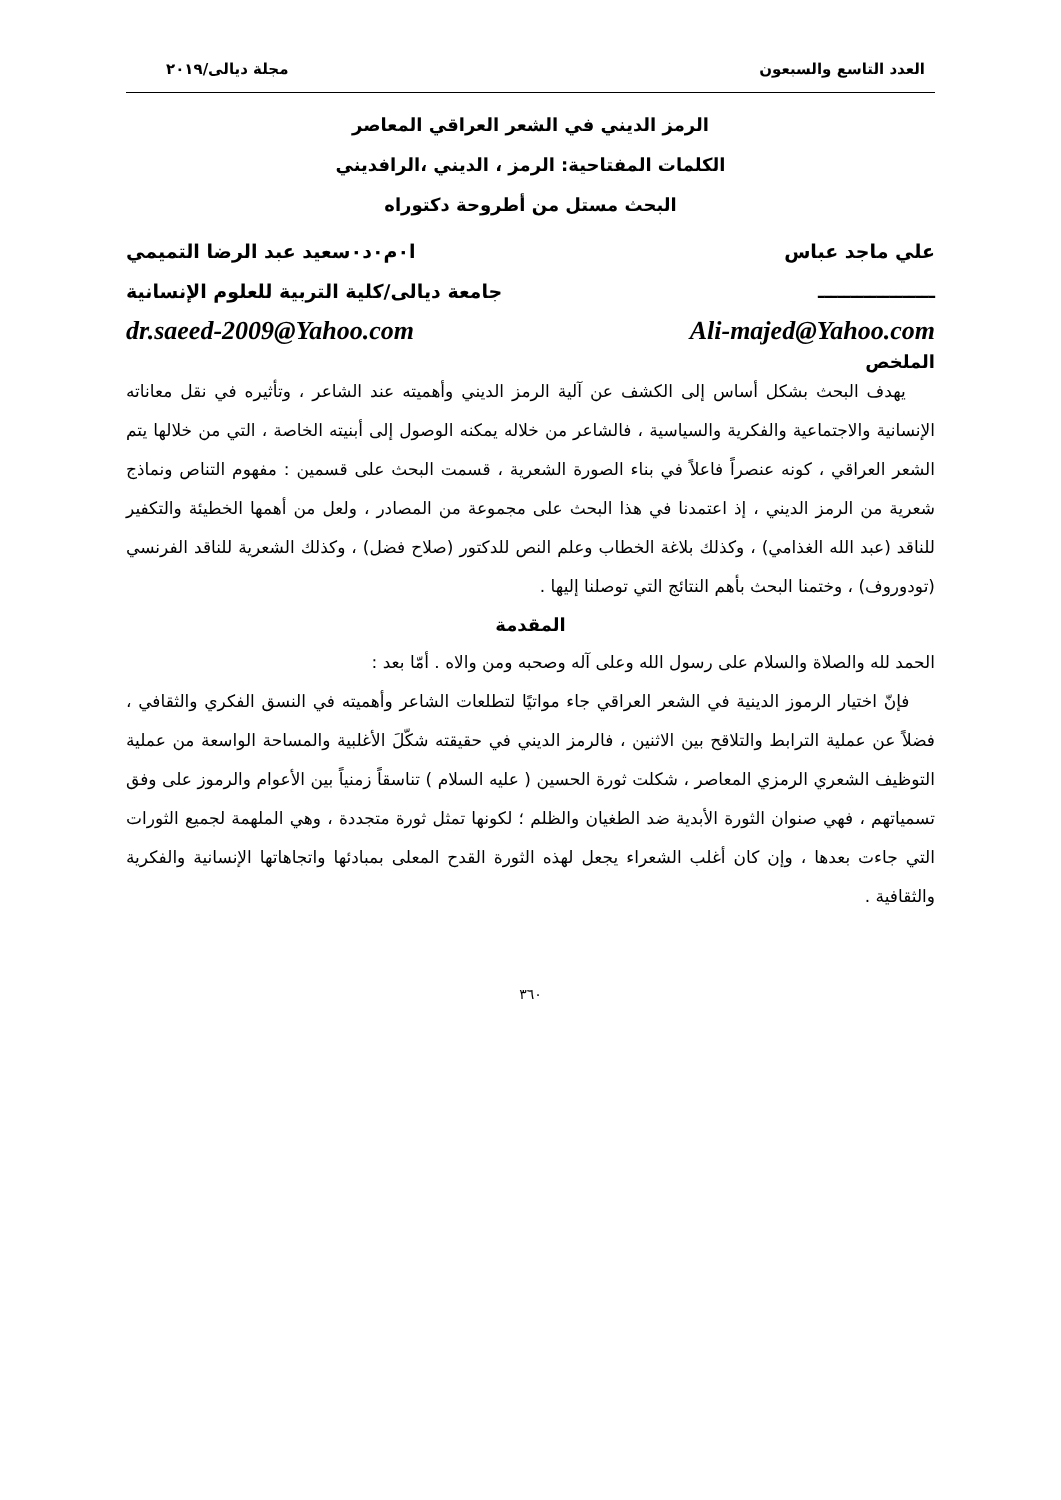العدد التاسع والسبعون مجلة ديالى/٢٠١٩
الرمز الديني في الشعر العراقي المعاصر
الكلمات المفتاحية: الرمز ، الديني ،الرافديني
البحث مستل من أطروحة دكتوراه
علي ماجد عباس ا٠م٠د٠سعيد عبد الرضا التميمي
ــــــــــــــــــ جامعة ديالى/كلية التربية للعلوم الإنسانية
dr.saeed-2009@Yahoo.com Ali-majed@Yahoo.com
الملخص
يهدف البحث بشكل أساس إلى الكشف عن آلية الرمز الديني وأهميته عند الشاعر ، وتأثيره في نقل معاناته الإنسانية والاجتماعية والفكرية والسياسية ، فالشاعر من خلاله يمكنه الوصول إلى أبنيته الخاصة ، التي من خلالها يتم الشعر العراقي ، كونه عنصراً فاعلاً في بناء الصورة الشعرية ، قسمت البحث على قسمين : مفهوم التناص ونماذج شعرية من الرمز الديني ، إذ اعتمدنا في هذا البحث على مجموعة من المصادر ، ولعل من أهمها الخطيئة والتكفير للناقد (عبد الله الغذامي) ، وكذلك بلاغة الخطاب وعلم النص للدكتور (صلاح فضل) ، وكذلك الشعرية للناقد الفرنسي (تودوروف) ، وختمنا البحث بأهم النتائج التي توصلنا إليها .
المقدمة
الحمد لله والصلاة والسلام على رسول الله وعلى آله وصحبه ومن والاه . أمّا بعد :
فإنّ اختيار الرموز الدينية في الشعر العراقي جاء مواتيًا لتطلعات الشاعر وأهميته في النسق الفكري والثقافي ، فضلاً عن عملية الترابط والتلاقح بين الاثنين ، فالرمز الديني في حقيقته شكّلَ الأغلبية والمساحة الواسعة من عملية التوظيف الشعري الرمزي المعاصر ، شكلت ثورة الحسين ( عليه السلام ) تناسقاً زمنياً بين الأعوام والرموز على وفق تسمياتهم ، فهي صنوان الثورة الأبدية ضد الطغيان والظلم ؛ لكونها تمثل ثورة متجددة ، وهي الملهمة لجميع الثورات التي جاءت بعدها ، وإن كان أغلب الشعراء يجعل لهذه الثورة القدح المعلى بمبادئها واتجاهاتها الإنسانية والفكرية والثقافية .
٣٦٠